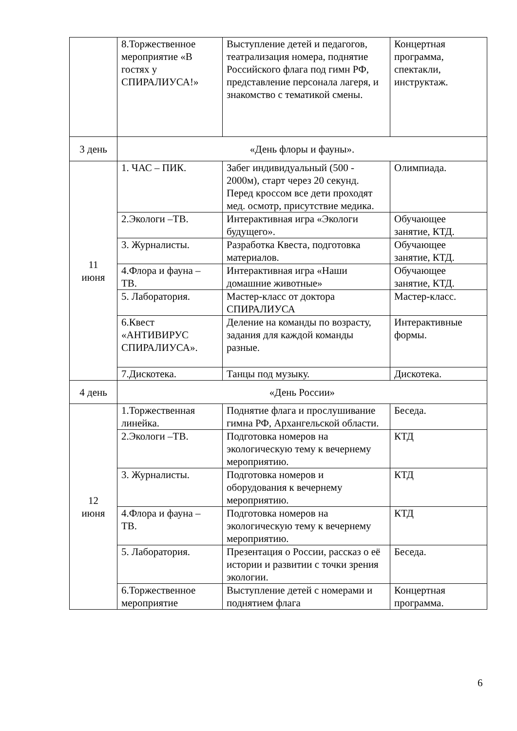| | 8.Торжественное мероприятие «В гостях у СПИРАЛИУСА!» | Выступление детей и педагогов, театрализация номера, поднятие Российского флага под гимн РФ, представление персонала лагеря, и знакомство с тематикой смены. | Концертная программа, спектакли, инструктаж. |
| 3 день | «День флоры и фауны». | | |
| 11 июня | 1. ЧАС – ПИК. | Забег индивидуальный (500 - 2000м), старт через 20 секунд. Перед кроссом все дети проходят мед. осмотр, присутствие медика. | Олимпиада. |
| | 2.Экологи –ТВ. | Интерактивная игра «Экологи будущего». | Обучающее занятие, КТД. |
| | 3. Журналисты. | Разработка Квеста, подготовка материалов. | Обучающее занятие, КТД. |
| | 4.Флора и фауна – ТВ. | Интерактивная игра «Наши домашние животные» | Обучающее занятие, КТД. |
| | 5. Лаборатория. | Мастер-класс от доктора СПИРАЛИУСА | Мастер-класс. |
| | 6.Квест «АНТИВИРУС СПИРАЛИУСА». | Деление на команды по возрасту, задания для каждой команды разные. | Интерактивные формы. |
| | 7.Дискотека. | Танцы под музыку. | Дискотека. |
| 4 день | «День России» | | |
| 12 июня | 1.Торжественная линейка. | Поднятие флага и прослушивание гимна РФ, Архангельской области. | Беседа. |
| | 2.Экологи –ТВ. | Подготовка номеров на экологическую тему к вечернему мероприятию. | КТД |
| | 3. Журналисты. | Подготовка номеров и оборудования к вечернему мероприятию. | КТД |
| | 4.Флора и фауна – ТВ. | Подготовка номеров на экологическую тему к вечернему мероприятию. | КТД |
| | 5. Лаборатория. | Презентация о России, рассказ о её истории и развитии с точки зрения экологии. | Беседа. |
| | 6.Торжественное мероприятие | Выступление детей с номерами и поднятием флага | Концертная программа. |
6